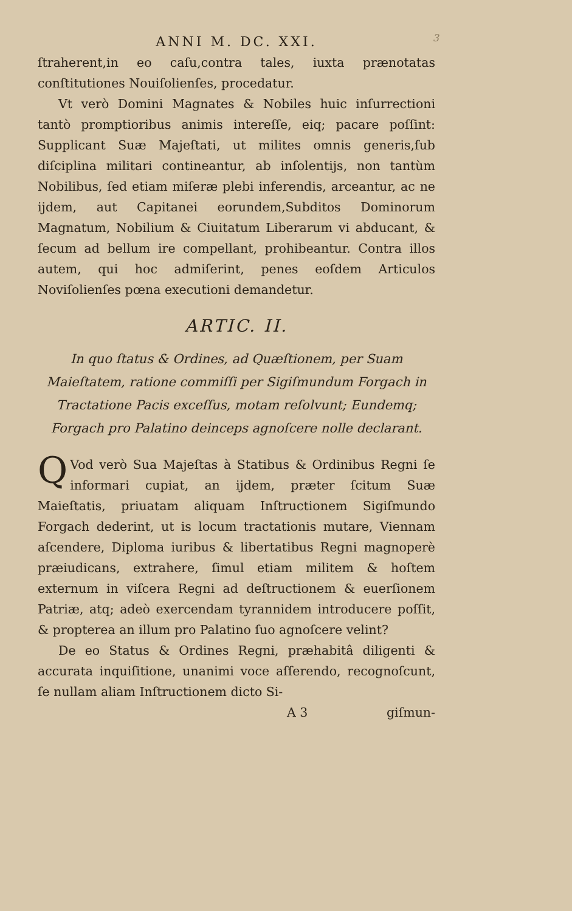ANNI M. DC. XXI. 3
ſtraherent,in eo caſu,contra tales, iuxta prænotatas conſtitutiones Nouiſolienſes, procedatur.
Vt verò Domini Magnates & Nobiles huic inſurrectioni tantò promptioribus animis intereſſe, eiq; pacare poſſint: Supplicant Suæ Majeſtati, ut milites omnis generis,ſub diſciplina militari contineantur, ab inſolentijs, non tantùm Nobilibus, ſed etiam miſeræ plebi inferendis, arceantur, ac ne ijdem, aut Capitanei eorundem,Subditos Dominorum Magnatum, Nobilium & Ciuitatum Liberarum vi abducant, & ſecum ad bellum ire compellant, prohibeantur. Contra illos autem, qui hoc admiſerint, penes eoſdem Articulos Noviſolienſes pœna executioni demandetur.
ARTIC. II.
In quo ſtatus & Ordines, ad Quæſtionem, per Suam Maieſtatem, ratione commiſſi per Sigiſmundum Forgach in Tractatione Pacis exceſſus, motam reſolvunt; Eundemq; Forgach pro Palatino deinceps agnoſcere nolle declarant.
QVod verò Sua Majeſtas à Statibus & Ordinibus Regni ſe informari cupiat, an ijdem, præter ſcitum Suæ Maieſtatis, priuatam aliquam Inſtructionem Sigiſmundo Forgach dederint, ut is locum tractationis mutare, Viennam aſcendere, Diploma iuribus & libertatibus Regni magnoperè præiudicans, extrahere, ſimul etiam militem & hoſtem externum in viſcera Regni ad deſtructionem & euerſionem Patriæ, atq; adeò exercendam tyrannidem introducere poſſit, & propterea an illum pro Palatino ſuo agnoſcere velint?
De eo Status & Ordines Regni, præhabitâ diligenti & accurata inquiſitione, unanimi voce aſſerendo, recognoſcunt, ſe nullam aliam Inſtructionem dicto Si-
A 3 giſmun-